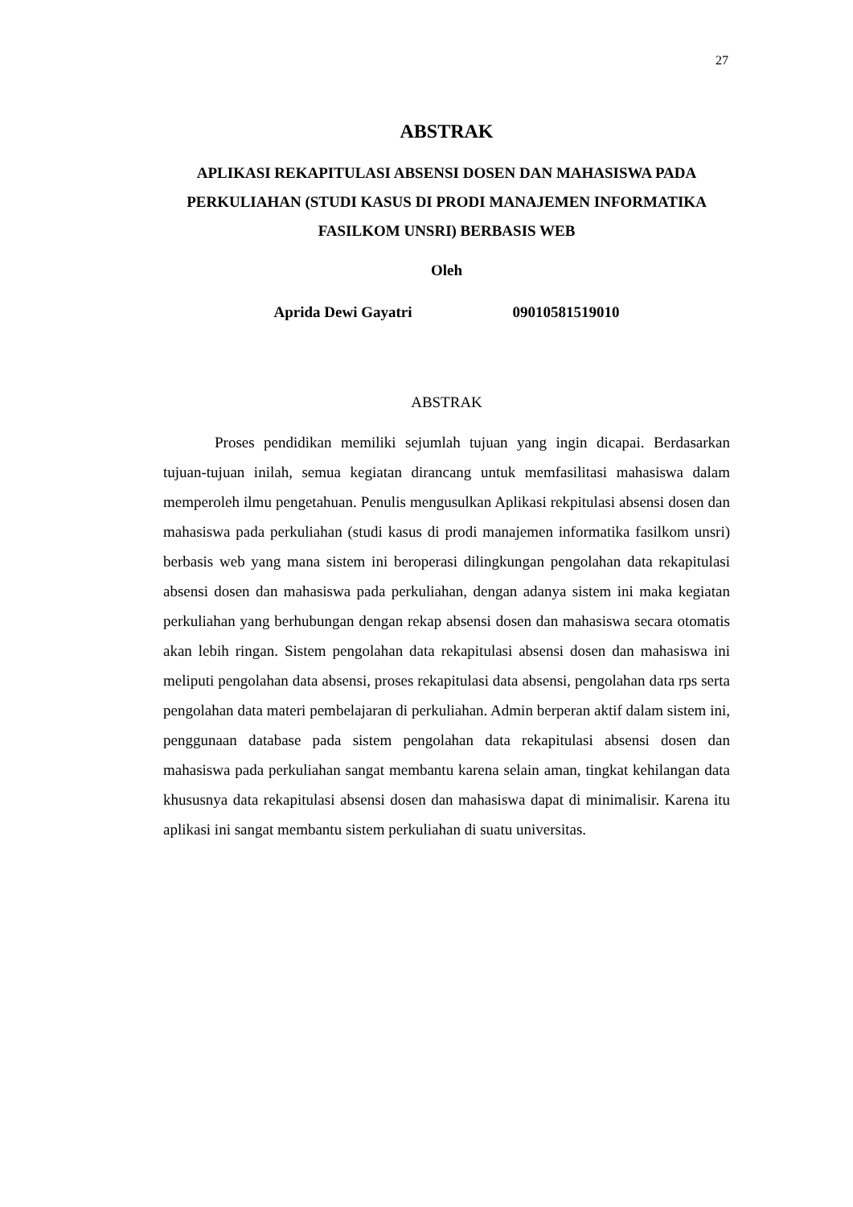27
ABSTRAK
APLIKASI REKAPITULASI ABSENSI DOSEN DAN MAHASISWA PADA PERKULIAHAN (STUDI KASUS DI PRODI MANAJEMEN INFORMATIKA FASILKOM UNSRI) BERBASIS WEB
Oleh
Aprida Dewi Gayatri 09010581519010
ABSTRAK
Proses pendidikan memiliki sejumlah tujuan yang ingin dicapai. Berdasarkan tujuan-tujuan inilah, semua kegiatan dirancang untuk memfasilitasi mahasiswa dalam memperoleh ilmu pengetahuan. Penulis mengusulkan Aplikasi rekpitulasi absensi dosen dan mahasiswa pada perkuliahan (studi kasus di prodi manajemen informatika fasilkom unsri) berbasis web yang mana sistem ini beroperasi dilingkungan pengolahan data rekapitulasi absensi dosen dan mahasiswa pada perkuliahan, dengan adanya sistem ini maka kegiatan perkuliahan yang berhubungan dengan rekap absensi dosen dan mahasiswa secara otomatis akan lebih ringan. Sistem pengolahan data rekapitulasi absensi dosen dan mahasiswa ini meliputi pengolahan data absensi, proses rekapitulasi data absensi, pengolahan data rps serta pengolahan data materi pembelajaran di perkuliahan. Admin berperan aktif dalam sistem ini, penggunaan database pada sistem pengolahan data rekapitulasi absensi dosen dan mahasiswa pada perkuliahan sangat membantu karena selain aman, tingkat kehilangan data khususnya data rekapitulasi absensi dosen dan mahasiswa dapat di minimalisir. Karena itu aplikasi ini sangat membantu sistem perkuliahan di suatu universitas.